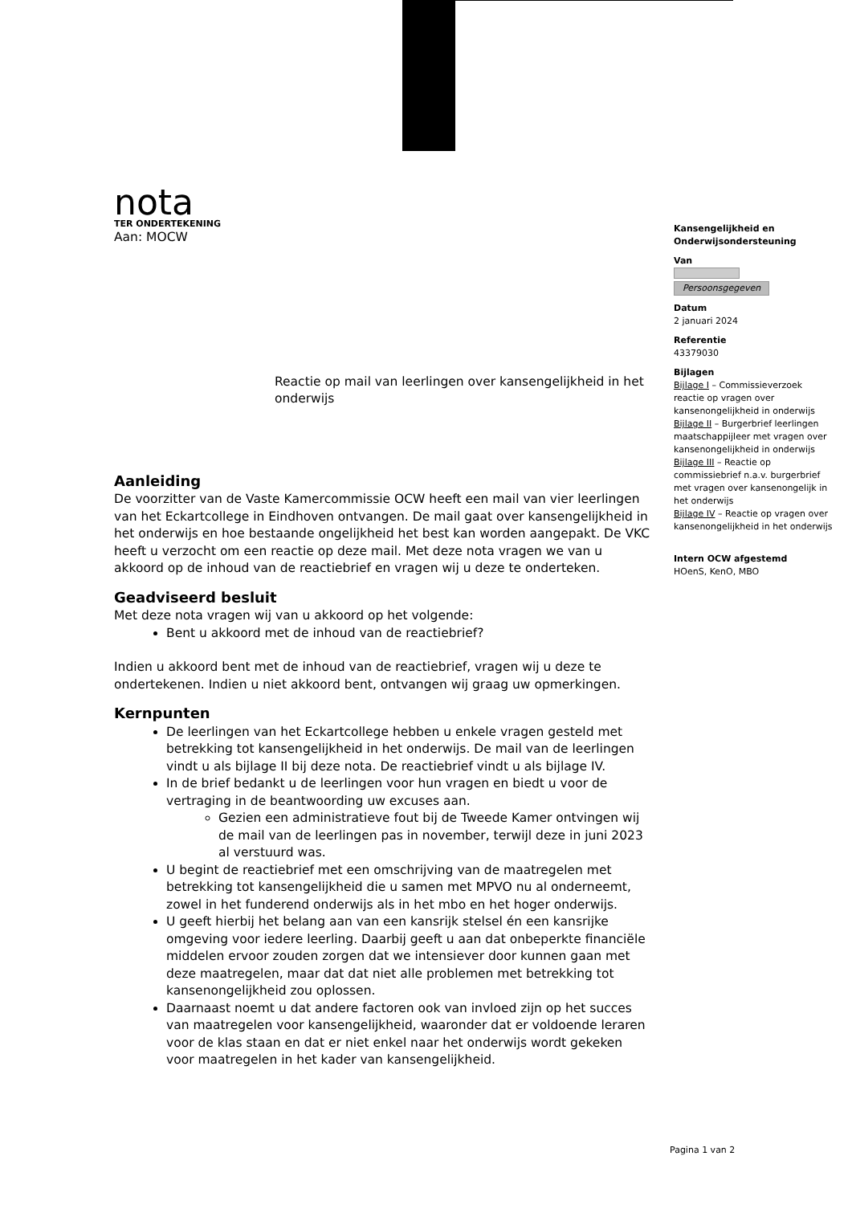nota
TER ONDERTEKENING
Aan: MOCW
Reactie op mail van leerlingen over kansengelijkheid in het onderwijs
Aanleiding
De voorzitter van de Vaste Kamercommissie OCW heeft een mail van vier leerlingen van het Eckartcollege in Eindhoven ontvangen. De mail gaat over kansengelijkheid in het onderwijs en hoe bestaande ongelijkheid het best kan worden aangepakt. De VKC heeft u verzocht om een reactie op deze mail. Met deze nota vragen we van u akkoord op de inhoud van de reactiebrief en vragen wij u deze te onderteken.
Geadviseerd besluit
Met deze nota vragen wij van u akkoord op het volgende:
Bent u akkoord met de inhoud van de reactiebrief?
Indien u akkoord bent met de inhoud van de reactiebrief, vragen wij u deze te ondertekenen. Indien u niet akkoord bent, ontvangen wij graag uw opmerkingen.
Kernpunten
De leerlingen van het Eckartcollege hebben u enkele vragen gesteld met betrekking tot kansengelijkheid in het onderwijs. De mail van de leerlingen vindt u als bijlage II bij deze nota. De reactiebrief vindt u als bijlage IV.
In de brief bedankt u de leerlingen voor hun vragen en biedt u voor de vertraging in de beantwoording uw excuses aan.
Gezien een administratieve fout bij de Tweede Kamer ontvingen wij de mail van de leerlingen pas in november, terwijl deze in juni 2023 al verstuurd was.
U begint de reactiebrief met een omschrijving van de maatregelen met betrekking tot kansengelijkheid die u samen met MPVO nu al onderneemt, zowel in het funderend onderwijs als in het mbo en het hoger onderwijs.
U geeft hierbij het belang aan van een kansrijk stelsel én een kansrijke omgeving voor iedere leerling. Daarbij geeft u aan dat onbeperkte financiële middelen ervoor zouden zorgen dat we intensiever door kunnen gaan met deze maatregelen, maar dat dat niet alle problemen met betrekking tot kansenongelijkheid zou oplossen.
Daarnaast noemt u dat andere factoren ook van invloed zijn op het succes van maatregelen voor kansengelijkheid, waaronder dat er voldoende leraren voor de klas staan en dat er niet enkel naar het onderwijs wordt gekeken voor maatregelen in het kader van kansengelijkheid.
Kansengelijkheid en Onderwijsondersteuning
Van
Persoonsgegeven
Datum
2 januari 2024
Referentie
43379030
Bijlagen
Bijlage I – Commissieverzoek reactie op vragen over kansenongelijkheid in onderwijs
Bijlage II – Burgerbrief leerlingen maatschappijleer met vragen over kansenongelijkheid in onderwijs
Bijlage III – Reactie op commissiebrief n.a.v. burgerbrief met vragen over kansenongelijk in het onderwijs
Bijlage IV – Reactie op vragen over kansenongelijkheid in het onderwijs
Intern OCW afgestemd
HOenS, KenO, MBO
Pagina 1 van 2